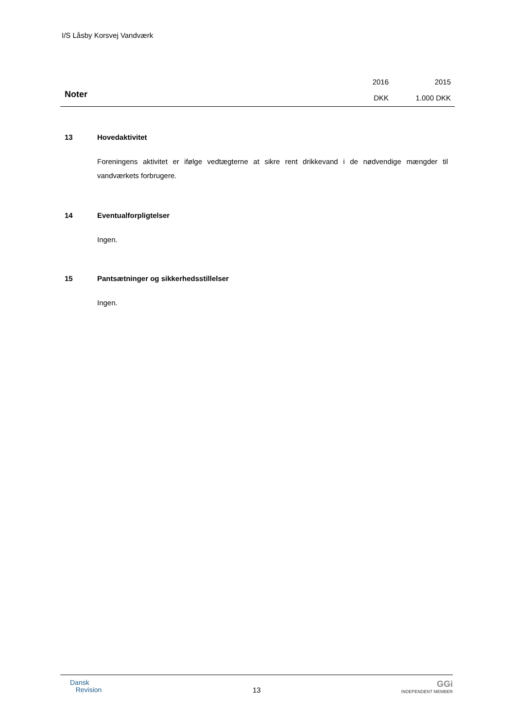I/S Låsby Korsvej Vandværk
Noter
2016
DKK
2015
1.000 DKK
13 Hovedaktivitet
Foreningens aktivitet er ifølge vedtægterne at sikre rent drikkevand i de nødvendige mængder til vandværkets forbrugere.
14 Eventualforpligtelser
Ingen.
15 Pantsætninger og sikkerhedsstillelser
Ingen.
Dansk
Revision
13
GGi
INDEPENDENT MEMBER